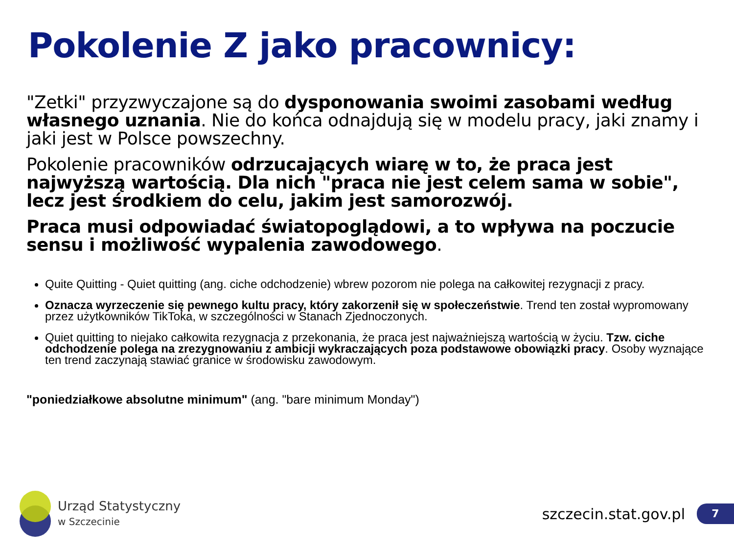Pokolenie Z jako pracownicy:
"Zetki" przyzwyczajone są do dysponowania swoimi zasobami według własnego uznania. Nie do końca odnajdują się w modelu pracy, jaki znamy i jaki jest w Polsce powszechny.
Pokolenie pracowników odrzucających wiarę w to, że praca jest najwyższą wartością. Dla nich "praca nie jest celem sama w sobie", lecz jest środkiem do celu, jakim jest samorozwój.
Praca musi odpowiadać światopoglądowi, a to wpływa na poczucie sensu i możliwość wypalenia zawodowego.
Quite Quitting - Quiet quitting (ang. ciche odchodzenie) wbrew pozorom nie polega na całkowitej rezygnacji z pracy.
Oznacza wyrzeczenie się pewnego kultu pracy, który zakorzenił się w społeczeństwie. Trend ten został wypromowany przez użytkowników TikToka, w szczególności w Stanach Zjednoczonych.
Quiet quitting to niejako całkowita rezygnacja z przekonania, że praca jest najważniejszą wartością w życiu. Tzw. ciche odchodzenie polega na zrezygnowaniu z ambicji wykraczających poza podstawowe obowiązki pracy. Osoby wyznające ten trend zaczynają stawiać granice w środowisku zawodowym.
"poniedziałkowe absolutne minimum" (ang. "bare minimum Monday")
Urząd Statystyczny
w Szczecinie
szczecin.stat.gov.pl 7